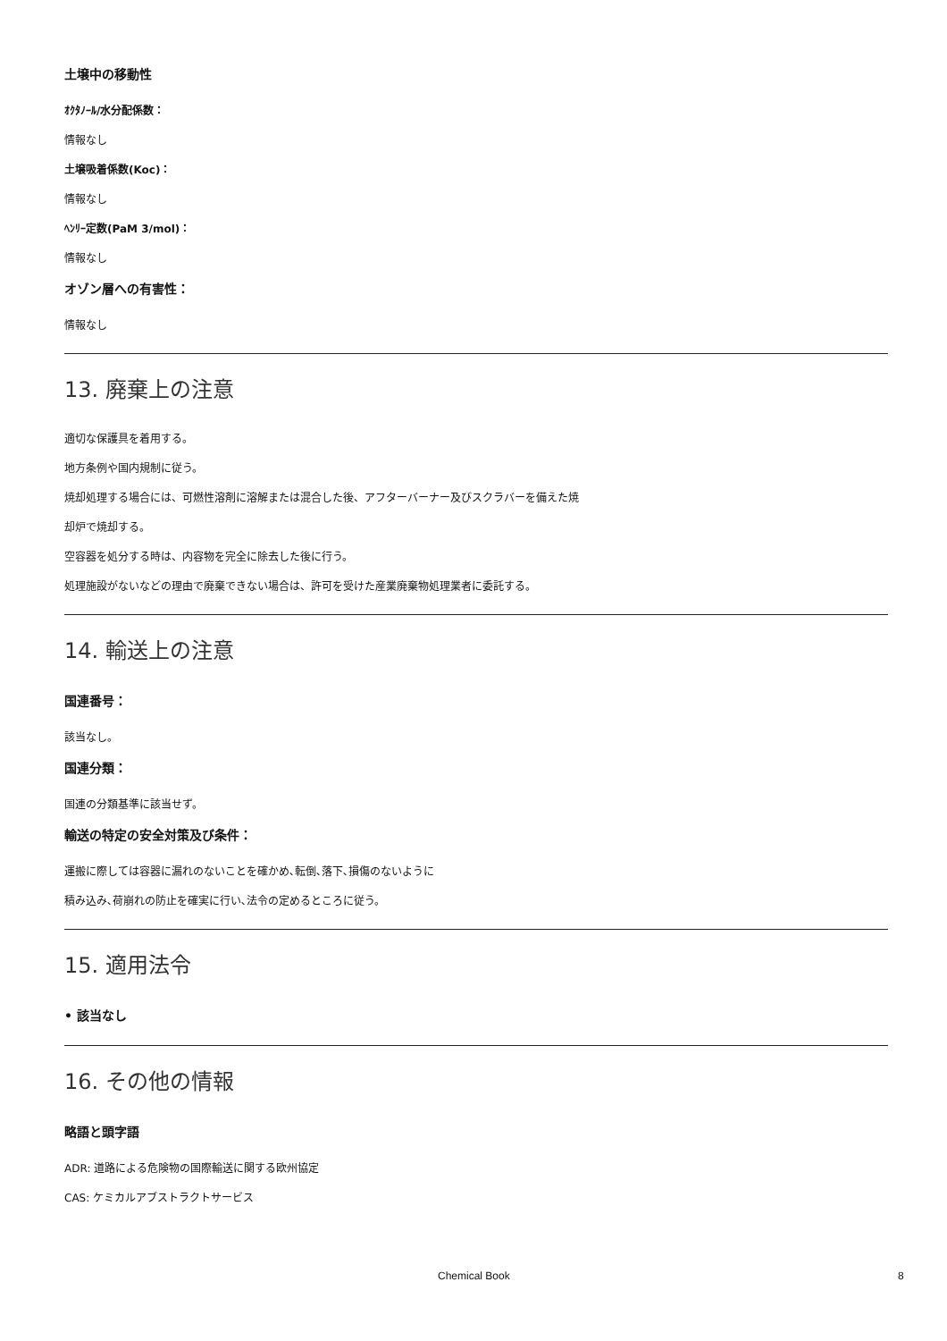土壌中の移動性
ｵｸﾀﾉｰﾙ/水分配係数：
情報なし
土壌吸着係数(Koc)：
情報なし
ﾍﾝﾘｰ定数(PaM 3/mol)：
情報なし
オゾン層への有害性：
情報なし
13. 廃棄上の注意
適切な保護具を着用する。
地方条例や国内規制に従う。
焼却処理する場合には、可燃性溶剤に溶解または混合した後、アフターバーナー及びスクラバーを備えた焼
却炉で焼却する。
空容器を処分する時は、内容物を完全に除去した後に行う。
処理施設がないなどの理由で廃棄できない場合は、許可を受けた産業廃棄物処理業者に委託する。
14. 輸送上の注意
国連番号：
該当なし。
国連分類：
国連の分類基準に該当せず。
輸送の特定の安全対策及び条件：
運搬に際しては容器に漏れのないことを確かめ､転倒､落下､損傷のないように
積み込み､荷崩れの防止を確実に行い､法令の定めるところに従う。
15. 適用法令
• 該当なし
16. その他の情報
略語と頭字語
ADR: 道路による危険物の国際輸送に関する欧州協定
CAS: ケミカルアブストラクトサービス
Chemical Book 8